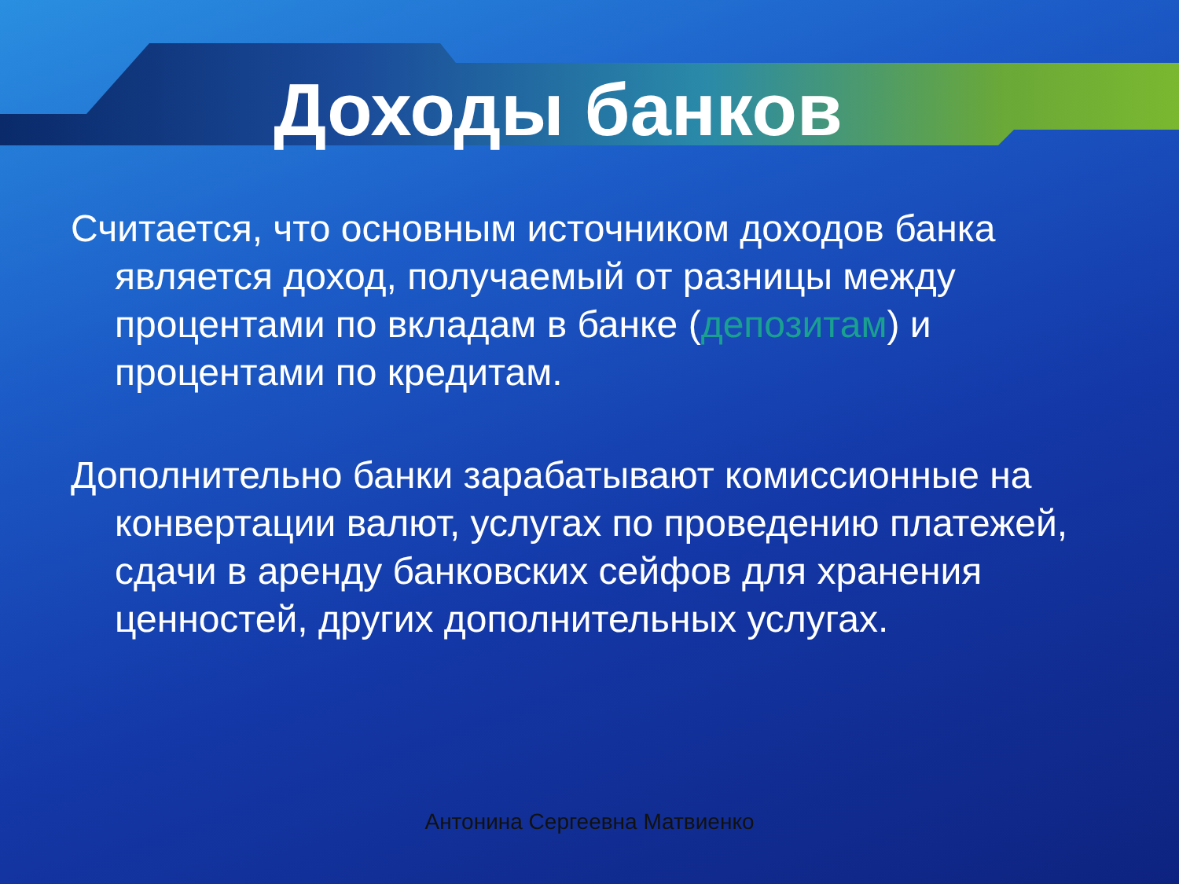Доходы банков
Считается, что основным источником доходов банка является доход, получаемый от разницы между процентами по вкладам в банке (депозитам) и процентами по кредитам.
Дополнительно банки зарабатывают комиссионные на конвертации валют, услугах по проведению платежей, сдачи в аренду банковских сейфов для хранения ценностей, других дополнительных услугах.
Антонина Сергеевна Матвиенко